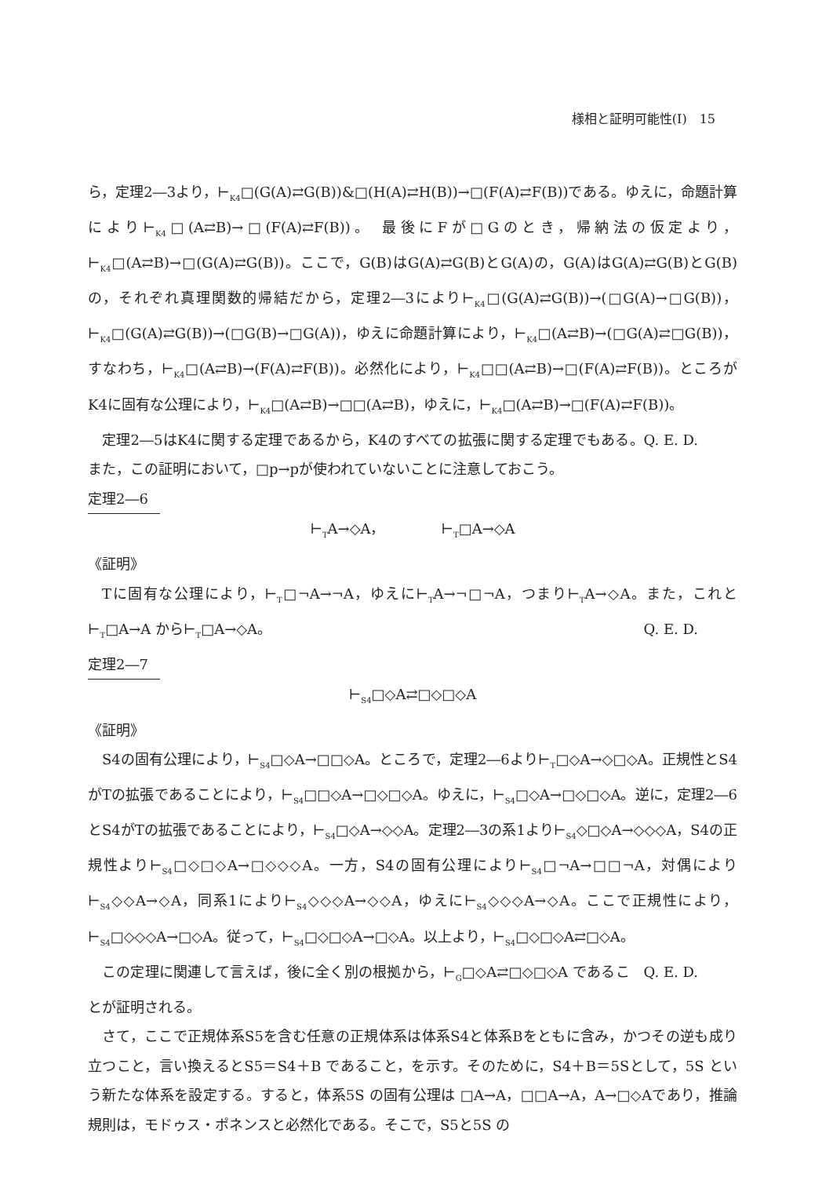様相と証明可能性(Ⅰ)　15
ら，定理2―3より，⊢<sub>K4</sub>□(G(A)⇄G(B))&□(H(A)⇄H(B))→□(F(A)⇄F(B))である。ゆえに，命題計算により⊢<sub>K4</sub>□(A⇄B)→□(F(A)⇄F(B))。 最後にFが□Gのとき，帰納法の仮定より，⊢<sub>K4</sub>□(A⇄B)→□(G(A)⇄G(B))。ここで，G(B)はG(A)⇄G(B)とG(A)の，G(A)はG(A)⇄G(B)とG(B)の，それぞれ真理関数的帰結だから，定理2―3により⊢<sub>K4</sub>□(G(A)⇄G(B))→(□G(A)→□G(B))，⊢<sub>K4</sub>□(G(A)⇄G(B))→(□G(B)→□G(A))，ゆえに命題計算により，⊢<sub>K4</sub>□(A⇄B)→(□G(A)⇄□G(B))，すなわち，⊢<sub>K4</sub>□(A⇄B)→(F(A)⇄F(B))。必然化により，⊢<sub>K4</sub>□□(A⇄B)→□(F(A)⇄F(B))。ところがK4に固有な公理により，⊢<sub>K4</sub>□(A⇄B)→□□(A⇄B)，ゆえに，⊢<sub>K4</sub>□(A⇄B)→□(F(A)⇄F(B))。 Q. E. D.
定理2―5はK4に関する定理であるから，K4のすべての拡張に関する定理でもある。また，この証明において，□p→pが使われていないことに注意しておこう。
定理2―6
⊢<sub>T</sub>A→◇A，　　　　⊢<sub>T</sub>□A→◇A
《証明》
Tに固有な公理により，⊢<sub>T</sub>□¬A→¬A，ゆえに⊢<sub>T</sub>A→¬□¬A，つまり⊢<sub>T</sub>A→◇A。また，これと⊢<sub>T</sub>□A→A から⊢<sub>T</sub>□A→◇A。 Q. E. D.
定理2―7
⊢<sub>S4</sub>□◇A⇄□◇□◇A
《証明》
S4の固有公理により，⊢<sub>S4</sub>□◇A→□□◇A。ところで，定理2―6より⊢<sub>T</sub>□◇A→◇□◇A。正規性とS4がTの拡張であることにより，⊢<sub>S4</sub>□□◇A→□◇□◇A。ゆえに，⊢<sub>S4</sub>□◇A→□◇□◇A。逆に，定理2―6とS4がTの拡張であることにより，⊢<sub>S4</sub>□◇A→◇◇A。定理2―3の系1より⊢<sub>S4</sub>◇□◇A→◇◇◇A，S4の正規性より⊢<sub>S4</sub>□◇□◇A→□◇◇◇A。一方，S4の固有公理により⊢<sub>S4</sub>□¬A→□□¬A，対偶により⊢<sub>S4</sub>◇◇A→◇A，同系1により⊢<sub>S4</sub>◇◇◇A→◇◇A，ゆえに⊢<sub>S4</sub>◇◇◇A→◇A。ここで正規性により，⊢<sub>S4</sub>□◇◇◇A→□◇A。従って，⊢<sub>S4</sub>□◇□◇A→□◇A。以上より，⊢<sub>S4</sub>□◇□◇A⇄□◇A。 Q. E. D.
この定理に関連して言えば，後に全く別の根拠から，⊢<sub>G</sub>□◇A⇄□◇□◇A であることが証明される。
さて，ここで正規体系S5を含む任意の正規体系は体系S4と体系Bをともに含み，かつその逆も成り立つこと，言い換えるとS5＝S4＋B であること，を示す。そのために，S4＋B＝5Sとして，5S という新たな体系を設定する。すると，体系5S の固有公理は □A→A，□□A→A，A→□◇Aであり，推論規則は，モドゥス・ポネンスと必然化である。そこで，S5と5S の